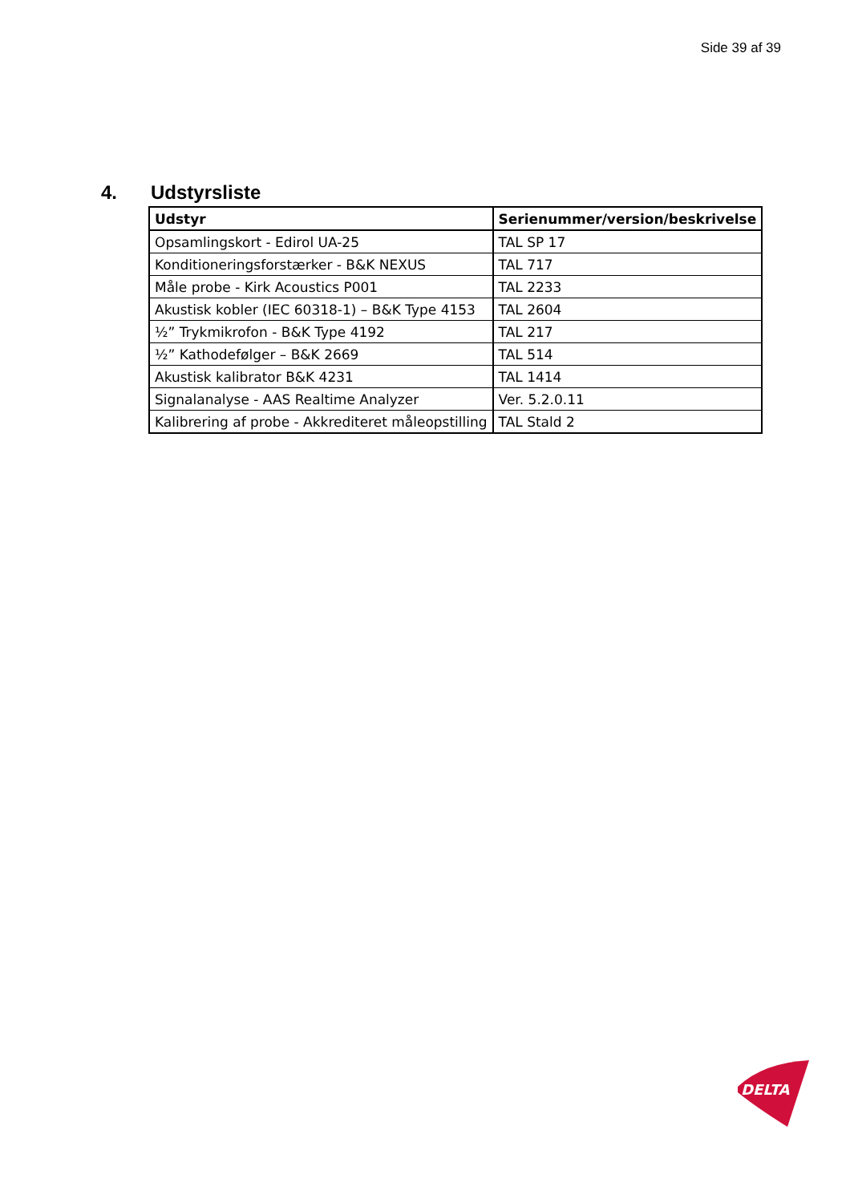Side 39 af 39
4. Udstyrsliste
| Udstyr | Serienummer/version/beskrivelse |
| --- | --- |
| Opsamlingskort - Edirol UA-25 | TAL SP 17 |
| Konditioneringsforstærker - B&K NEXUS | TAL 717 |
| Måle probe - Kirk Acoustics P001 | TAL 2233 |
| Akustisk kobler (IEC 60318-1) – B&K Type 4153 | TAL 2604 |
| ½” Trykmikrofon - B&K Type 4192 | TAL 217 |
| ½” Kathodefølger – B&K 2669 | TAL 514 |
| Akustisk kalibrator B&K 4231 | TAL 1414 |
| Signalanalyse - AAS Realtime Analyzer | Ver. 5.2.0.11 |
| Kalibrering af probe - Akkrediteret måleopstilling | TAL Stald 2 |
DELTA